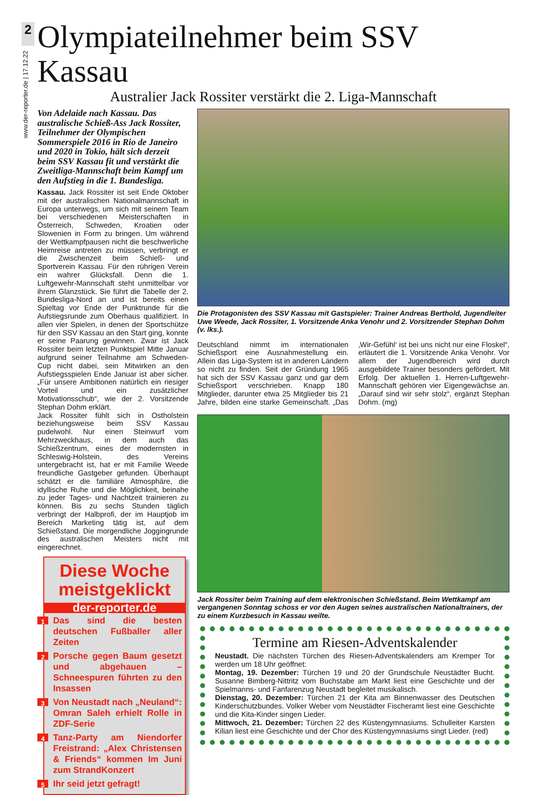2
www.der-reporter.de | 17.12.22
Olympiateilnehmer beim SSV Kassau
Australier Jack Rossiter verstärkt die 2. Liga-Mannschaft
Von Adelaide nach Kassau. Das australische Schieß-Ass Jack Rossiter, Teilnehmer der Olympischen Sommerspiele 2016 in Rio de Janeiro und 2020 in Tokio, hält sich derzeit beim SSV Kassau fit und verstärkt die Zweitliga-Mannschaft beim Kampf um den Aufstieg in die 1. Bundesliga.
Kassau. Jack Rossiter ist seit Ende Oktober mit der australischen Nationalmannschaft in Europa unterwegs, um sich mit seinem Team bei verschiedenen Meisterschaften in Österreich, Schweden, Kroatien oder Slowenien in Form zu bringen. Um während der Wettkampfpausen nicht die beschwerliche Heimreise antreten zu müssen, verbringt er die Zwischenzeit beim Schieß- und Sportverein Kassau. Für den rührigen Verein ein wahrer Glücksfall. Denn die 1. Luftgewehr-Mannschaft steht unmittelbar vor ihrem Glanzstück. Sie führt die Tabelle der 2. Bundesliga-Nord an und ist bereits einen Spieltag vor Ende der Punktrunde für die Aufstiegsrunde zum Oberhaus qualifiziert. In allen vier Spielen, in denen der Sportschütze für den SSV Kassau an den Start ging, konnte er seine Paarung gewinnen. Zwar ist Jack Rossiter beim letzten Punktspiel Mitte Januar aufgrund seiner Teilnahme am Schweden-Cup nicht dabei, sein Mitwirken an den Aufstiegsspielen Ende Januar ist aber sicher. „Für unsere Ambitionen natürlich ein riesiger Vorteil und ein zusätzlicher Motivationsschub“, wie der 2. Vorsitzende Stephan Dohm erklärt.
Jack Rossiter fühlt sich in Ostholstein beziehungsweise beim SSV Kassau pudelwohl. Nur einen Steinwurf vom Mehrzweckhaus, in dem auch das Schießzentrum, eines der modernsten in Schleswig-Holstein, des Vereins untergebracht ist, hat er mit Familie Weede freundliche Gastgeber gefunden. Überhaupt schätzt er die familiäre Atmosphäre, die idyllische Ruhe und die Möglichkeit, beinahe zu jeder Tages- und Nachtzeit trainieren zu können. Bis zu sechs Stunden täglich verbringt der Halbprofi, der im Hauptjob im Bereich Marketing tätig ist, auf dem Schießstand. Die morgendliche Joggingrunde des australischen Meisters nicht mit eingerechnet.
Diese Woche meistgeklickt
der-reporter.de
1 Das sind die besten deutschen Fußballer aller Zeiten
2 Porsche gegen Baum gesetzt und abgehauen – Schneespuren führten zu den Insassen
3 Von Neustadt nach „Neuland“: Omran Saleh erhielt Rolle in ZDF-Serie
4 Tanz-Party am Niendorfer Freistrand: „Alex Christensen & Friends“ kommen Im Juni zum StrandKonzert
5 Ihr seid jetzt gefragt!
Die Protagonisten des SSV Kassau mit Gastspieler: Trainer Andreas Berthold, Jugendleiter Uwe Weede, Jack Rossiter, 1. Vorsitzende Anka Venohr und 2. Vorsitzender Stephan Dohm (v. lks.).
Deutschland nimmt im internationalen Schießsport eine Ausnahmestellung ein. Allein das Liga-System ist in anderen Ländern so nicht zu finden. Seit der Gründung 1965 hat sich der SSV Kassau ganz und gar dem Schießsport verschrieben. Knapp 180 Mitglieder, darunter etwa 25 Mitglieder bis 21 Jahre, bilden eine starke Gemeinschaft. „Das ‚Wir-Gefühl‘ ist bei uns nicht nur eine Floskel“, erläutert die 1. Vorsitzende Anka Venohr. Vor allem der Jugendbereich wird durch ausgebildete Trainer besonders gefördert. Mit Erfolg. Der aktuellen 1. Herren-Luftgewehr-Mannschaft gehören vier Eigengewächse an. „Darauf sind wir sehr stolz“, ergänzt Stephan Dohm. (mg)
Jack Rossiter beim Training auf dem elektronischen Schießstand. Beim Wettkampf am vergangenen Sonntag schoss er vor den Augen seines australischen Nationaltrainers, der zu einem Kurzbesuch in Kassau weilte.
Termine am Riesen-Adventskalender
Neustadt. Die nächsten Türchen des Riesen-Adventskalenders am Kremper Tor werden um 18 Uhr geöffnet:
Montag, 19. Dezember: Türchen 19 und 20 der Grundschule Neustädter Bucht. Susanne Bimberg-Nittritz vom Buchstabe am Markt liest eine Geschichte und der Spielmanns- und Fanfarenzug Neustadt begleitet musikalisch.
Dienstag, 20. Dezember: Türchen 21 der Kita am Binnenwasser des Deutschen Kinderschutzbundes. Volker Weber vom Neustädter Fischeramt liest eine Geschichte und die Kita-Kinder singen Lieder.
Mittwoch, 21. Dezember: Türchen 22 des Küstengymnasiums. Schulleiter Karsten Kilian liest eine Geschichte und der Chor des Küstengymnasiums singt Lieder. (red)